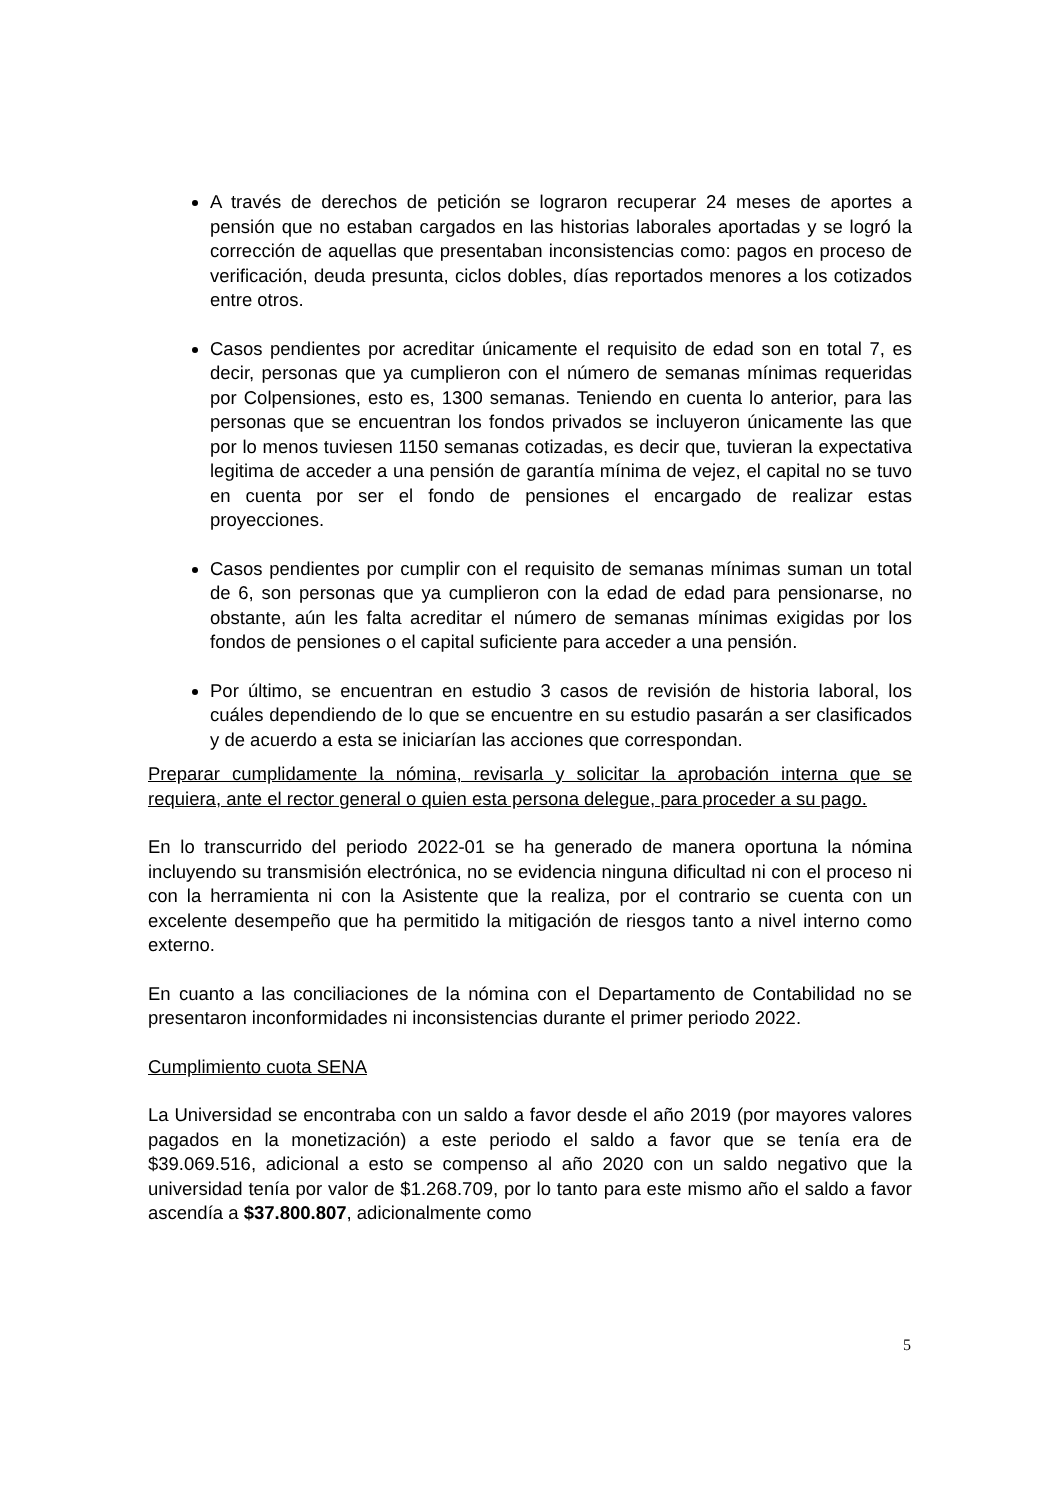A través de derechos de petición se lograron recuperar 24 meses de aportes a pensión que no estaban cargados en las historias laborales aportadas y se logró la corrección de aquellas que presentaban inconsistencias como: pagos en proceso de verificación, deuda presunta, ciclos dobles, días reportados menores a los cotizados entre otros.
Casos pendientes por acreditar únicamente el requisito de edad son en total 7, es decir, personas que ya cumplieron con el número de semanas mínimas requeridas por Colpensiones, esto es, 1300 semanas. Teniendo en cuenta lo anterior, para las personas que se encuentran los fondos privados se incluyeron únicamente las que por lo menos tuviesen 1150 semanas cotizadas, es decir que, tuvieran la expectativa legitima de acceder a una pensión de garantía mínima de vejez, el capital no se tuvo en cuenta por ser el fondo de pensiones el encargado de realizar estas proyecciones.
Casos pendientes por cumplir con el requisito de semanas mínimas suman un total de 6, son personas que ya cumplieron con la edad de edad para pensionarse, no obstante, aún les falta acreditar el número de semanas mínimas exigidas por los fondos de pensiones o el capital suficiente para acceder a una pensión.
Por último, se encuentran en estudio 3 casos de revisión de historia laboral, los cuáles dependiendo de lo que se encuentre en su estudio pasarán a ser clasificados y de acuerdo a esta se iniciarían las acciones que correspondan.
Preparar cumplidamente la nómina, revisarla y solicitar la aprobación interna que se requiera, ante el rector general o quien esta persona delegue, para proceder a su pago.
En lo transcurrido del periodo 2022-01 se ha generado de manera oportuna la nómina incluyendo su transmisión electrónica, no se evidencia ninguna dificultad ni con el proceso ni con la herramienta ni con la Asistente que la realiza, por el contrario se cuenta con un excelente desempeño que ha permitido la mitigación de riesgos tanto a nivel interno como externo.
En cuanto a las conciliaciones de la nómina con el Departamento de Contabilidad no se presentaron inconformidades ni inconsistencias durante el primer periodo 2022.
Cumplimiento cuota SENA
La Universidad se encontraba con un saldo a favor desde el año 2019 (por mayores valores pagados en la monetización) a este periodo el saldo a favor que se tenía era de $39.069.516, adicional a esto se compenso al año 2020 con un saldo negativo que la universidad tenía por valor de $1.268.709, por lo tanto para este mismo año el saldo a favor ascendía a $37.800.807, adicionalmente como
5